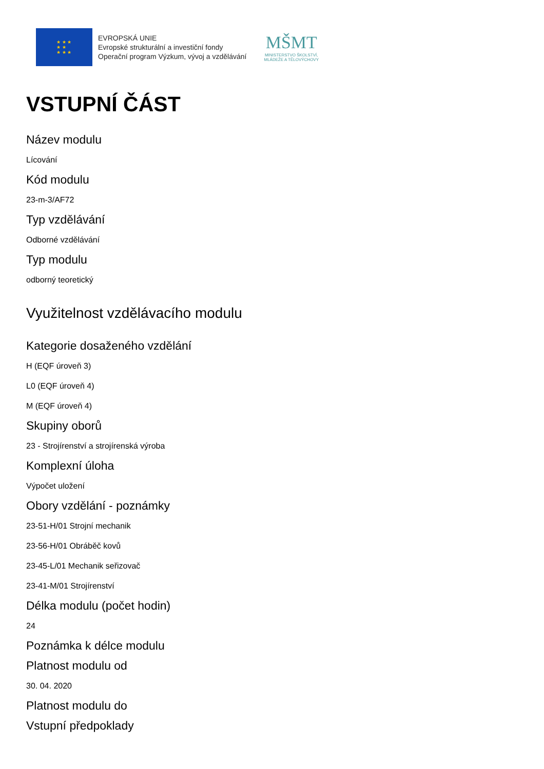★ ★ ★
★ ★
★ ★ ★
EVROPSKÁ UNIE
Evropské strukturální a investiční fondy
Operační program Výzkum, vývoj a vzdělávání
MŠMT
MINISTERSTVO ŠKOLSTVÍ,
MLÁDEŽE A TĚLOVÝCHOVY
VSTUPNÍ ČÁST
Název modulu
Lícování
Kód modulu
23-m-3/AF72
Typ vzdělávání
Odborné vzdělávání
Typ modulu
odborný teoretický
Využitelnost vzdělávacího modulu
Kategorie dosaženého vzdělání
H (EQF úroveň 3)
L0 (EQF úroveň 4)
M (EQF úroveň 4)
Skupiny oborů
23 - Strojírenství a strojírenská výroba
Komplexní úloha
Výpočet uložení
Obory vzdělání - poznámky
23-51-H/01 Strojní mechanik
23-56-H/01 Obráběč kovů
23-45-L/01 Mechanik seřizovač
23-41-M/01 Strojírenství
Délka modulu (počet hodin)
24
Poznámka k délce modulu
Platnost modulu od
30. 04. 2020
Platnost modulu do
Vstupní předpoklady